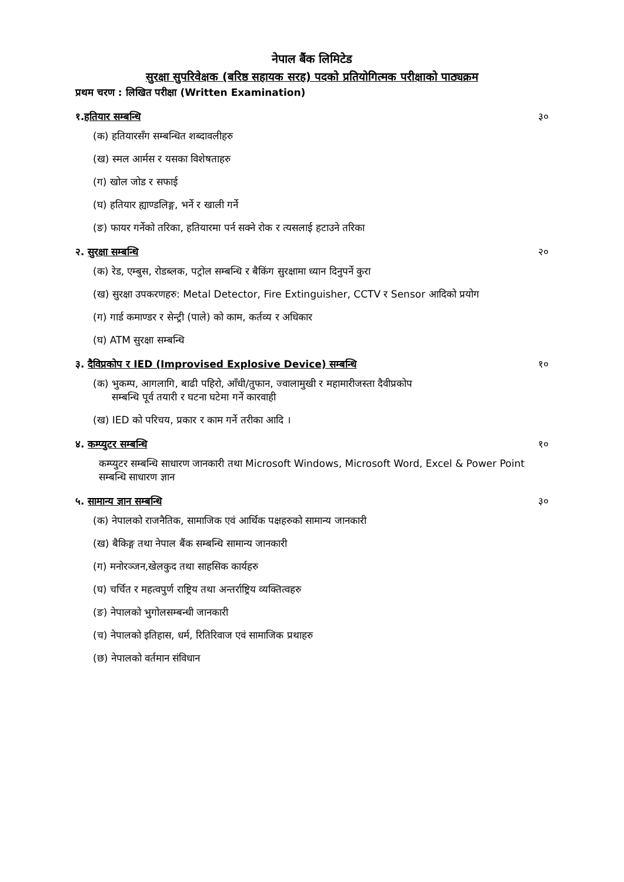नेपाल बैंक लिमिटेड
सुरक्षा सुपरिवेक्षक (बरिष्ठ सहायक सरह) पदको प्रतियोगित्मक परीक्षाको पाठ्यक्रम
प्रथम चरण : लिखित परीक्षा (Written Examination)
१.हतियार सम्बन्धि ३०
(क) हतियारसँग सम्बन्धित शब्दावलीहरु
(ख) स्मल आर्मस र यसका विशेषताहरु
(ग) खोल जोड र सफाई
(घ) हतियार ह्याण्डलिङ्ग, भर्ने र खाली गर्ने
(ङ) फायर गर्नेको तरिका, हतियारमा पर्न सक्ने रोक र त्यसलाई हटाउने तरिका
२. सुरक्षा सम्बन्धि २०
(क) रेड, एम्बुस, रोडब्लक, पट्रोल सम्बन्धि र बैकिंग सुरक्षामा ध्यान दिनुपर्ने कुरा
(ख) सुरक्षा उपकरणहरु: Metal Detector, Fire Extinguisher, CCTV र Sensor आदिको प्रयोग
(ग) गार्ड कमाण्डर र सेन्ट्री (पाले) को काम, कर्तव्य र अधिकार
(घ) ATM सुरक्षा सम्बन्धि
३. दैविप्रकोप र IED (Improvised Explosive Device) सम्बन्धि १०
(क) भुकम्प, आगलागि, बाढी पहिरो, आँधी/तुफान, ज्वालामुखी र महामारीजस्ता दैवीप्रकोप
सम्बन्धि पूर्व तयारी र घटना घटेमा गर्ने कारवाही
(ख) IED को परिचय, प्रकार र काम गर्ने तरीका आदि ।
४. कम्प्युटर सम्बन्धि १०
कम्प्युटर सम्बन्धि साधारण जानकारी तथा Microsoft Windows, Microsoft Word, Excel & Power Point सम्बन्धि साधारण ज्ञान
५. सामान्य ज्ञान सम्बन्धि ३०
(क) नेपालको राजनैतिक, सामाजिक एवं आर्थिक पक्षहरुको सामान्य जानकारी
(ख) बैकिङ्ग तथा नेपाल बैंक सम्बन्धि सामान्य जानकारी
(ग) मनोरञ्जन,खेलकुद तथा साहसिक कार्यहरु
(घ) चर्चित र महत्वपुर्ण राष्ट्रिय तथा अन्तर्राष्ट्रिय व्यक्तित्वहरु
(ङ) नेपालको भुगोलसम्बन्धी जानकारी
(च) नेपालको इतिहास, धर्म, रितिरिवाज एवं सामाजिक प्रथाहरु
(छ) नेपालको वर्तमान संविधान